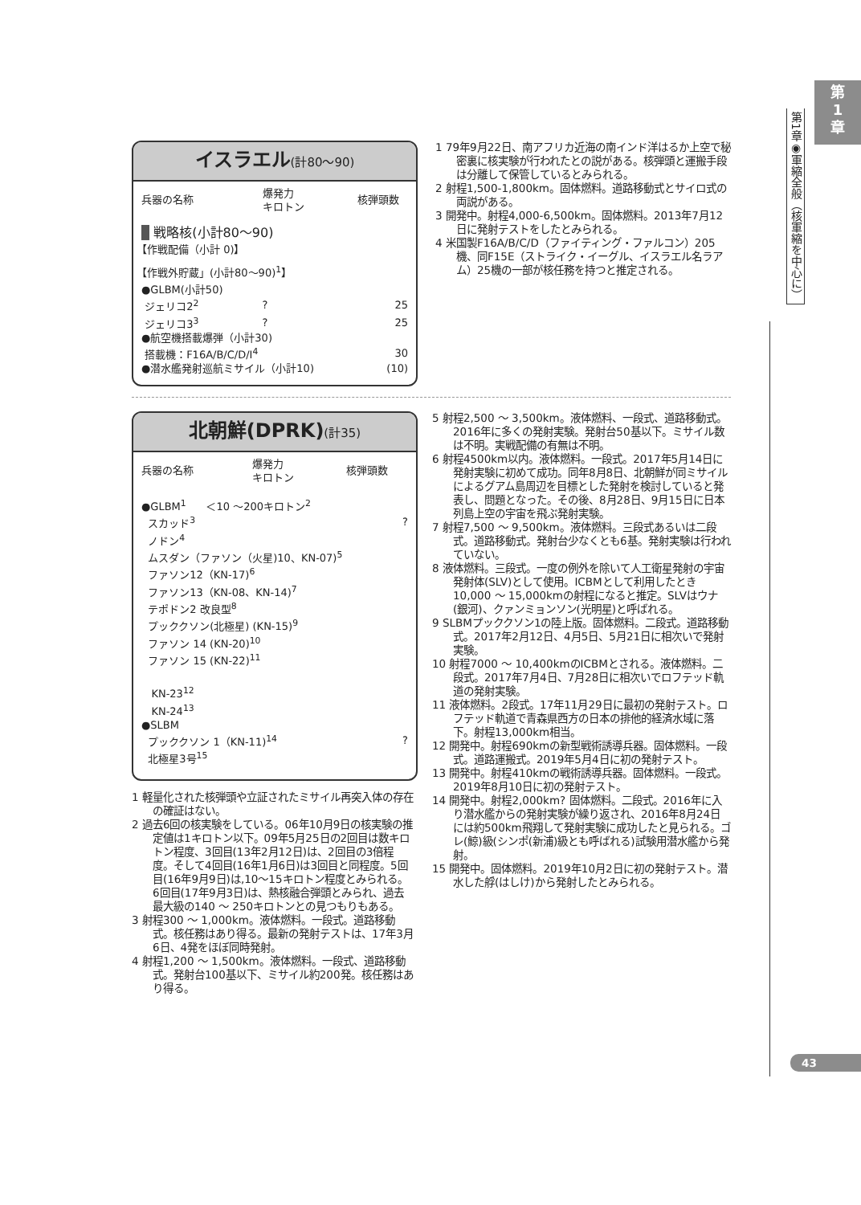第
1
章
第1章◉軍縮全般（核軍縮を中心に）
43
イスラエル(計80〜90)
| 兵器の名称 | 爆発力 キロトン | 核弾頭数 |
| --- | --- | --- |
| 戦略核(小計80〜90) | | |
| 【作戦配備（小計 0)】 | | |
| 【作戦外貯蔵」(小計80〜90)<sup>1</sup>】 | | |
| ●GLBM(小計50) | | |
| ジェリコ2<sup>2</sup> | ? | 25 |
| ジェリコ3<sup>3</sup> | ? | 25 |
| ●航空機搭載爆弾（小計30) | | |
| 搭載機：F16A/B/C/D/I<sup>4</sup> | | 30 |
| ●潜水艦発射巡航ミサイル（小計10) | | (10) |
1 79年9月22日、南アフリカ近海の南インド洋はるか上空で秘密裏に核実験が行われたとの説がある。核弾頭と運搬手段は分離して保管しているとみられる。
2 射程1,500-1,800km。固体燃料。道路移動式とサイロ式の両説がある。
3 開発中。射程4,000-6,500km。固体燃料。2013年7月12日に発射テストをしたとみられる。
4 米国製F16A/B/C/D（ファイティング・ファルコン）205機、同F15E（ストライク・イーグル、イスラエル名ラアム）25機の一部が核任務を持つと推定される。
北朝鮮(DPRK)(計35)
| 兵器の名称 | 爆発力 キロトン | 核弾頭数 |
| --- | --- | --- |
| ●GLBM<sup>1</sup> ＜10 〜200キロトン<sup>2</sup> | | |
| スカッド<sup>3</sup> | | ? |
| ノドン<sup>4</sup> | | |
| ムスダン（ファソン（火星)10、KN-07)<sup>5</sup> | | |
| ファソン12（KN-17)<sup>6</sup> | | |
| ファソン13（KN-08、KN-14)<sup>7</sup> | | |
| テポドン2 改良型<sup>8</sup> | | |
| プッククソン(北極星) (KN-15)<sup>9</sup> | | |
| ファソン 14 (KN-20)<sup>10</sup> | | |
| ファソン 15 (KN-22)<sup>11</sup> | | |
| KN-23<sup>12</sup> | | |
| KN-24<sup>13</sup> | | |
| ●SLBM | | |
| プッククソン 1（KN-11)<sup>14</sup> | | ? |
| 北極星3号<sup>15</sup> | | |
1 軽量化された核弾頭や立証されたミサイル再突入体の存在の確証はない。
2 過去6回の核実験をしている。06年10月9日の核実験の推定値は1キロトン以下。09年5月25日の2回目は数キロトン程度、3回目(13年2月12日)は、2回目の3倍程度。そして4回目(16年1月6日)は3回目と同程度。5回目(16年9月9日)は,10〜15キロトン程度とみられる。6回目(17年9月3日)は、熱核融合弾頭とみられ、過去最大級の140 〜 250キロトンとの見つもりもある。
3 射程300 〜 1,000km。液体燃料。一段式。道路移動式。核任務はあり得る。最新の発射テストは、17年3月6日、4発をほぼ同時発射。
4 射程1,200 〜 1,500km。液体燃料。一段式、道路移動式。発射台100基以下、ミサイル約200発。核任務はあり得る。
5 射程2,500 〜 3,500km。液体燃料、一段式、道路移動式。2016年に多くの発射実験。発射台50基以下。ミサイル数は不明。実戦配備の有無は不明。
6 射程4500km以内。液体燃料。一段式。2017年5月14日に発射実験に初めて成功。同年8月8日、北朝鮮が同ミサイルによるグアム島周辺を目標とした発射を検討していると発表し、問題となった。その後、8月28日、9月15日に日本列島上空の宇宙を飛ぶ発射実験。
7 射程7,500 〜 9,500km。液体燃料。三段式あるいは二段式。道路移動式。発射台少なくとも6基。発射実験は行われていない。
8 液体燃料。三段式。一度の例外を除いて人工衛星発射の宇宙発射体(SLV)として使用。ICBMとして利用したとき10,000 〜 15,000kmの射程になると推定。SLVはウナ(銀河)、クァンミョンソン(光明星)と呼ばれる。
9 SLBMプッククソン1の陸上版。固体燃料。二段式。道路移動式。2017年2月12日、4月5日、5月21日に相次いで発射実験。
10 射程7000 〜 10,400kmのICBMとされる。液体燃料。二段式。2017年7月4日、7月28日に相次いでロフテッド軌道の発射実験。
11 液体燃料。2段式。17年11月29日に最初の発射テスト。ロフテッド軌道で青森県西方の日本の排他的経済水域に落下。射程13,000km相当。
12 開発中。射程690kmの新型戦術誘導兵器。固体燃料。一段式。道路運搬式。2019年5月4日に初の発射テスト。
13 開発中。射程410kmの戦術誘導兵器。固体燃料。一段式。2019年8月10日に初の発射テスト。
14 開発中。射程2,000km? 固体燃料。二段式。2016年に入り潜水艦からの発射実験が繰り返され、2016年8月24日には約500km飛翔して発射実験に成功したと見られる。ゴレ(鯨)級(シンポ(新浦)級とも呼ばれる)試験用潜水艦から発射。
15 開発中。固体燃料。2019年10月2日に初の発射テスト。潜水した艀(はしけ)から発射したとみられる。